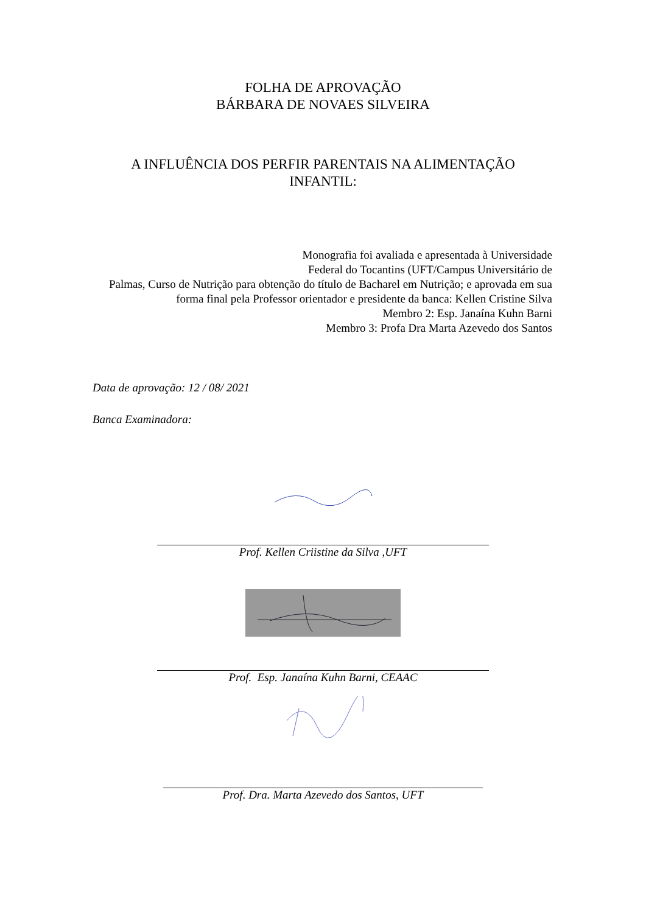FOLHA DE APROVAÇÃO
BÁRBARA DE NOVAES SILVEIRA
A INFLUÊNCIA DOS PERFIR PARENTAIS NA ALIMENTAÇÃO
INFANTIL:
Monografia foi avaliada e apresentada à Universidade
Federal do Tocantins (UFT/Campus Universitário de
Palmas, Curso de Nutrição para obtenção do título de Bacharel em Nutrição; e aprovada em sua forma final pela Professor orientador e presidente da banca: Kellen Cristine Silva
Membro 2: Esp. Janaína Kuhn Barni
Membro 3: Profa Dra Marta Azevedo dos Santos
Data de aprovação: 12 / 08/ 2021
Banca Examinadora:
Prof. Kellen Criistine da Silva ,UFT
Prof. Esp. Janaína Kuhn Barni, CEAAC
Prof. Dra. Marta Azevedo dos Santos, UFT